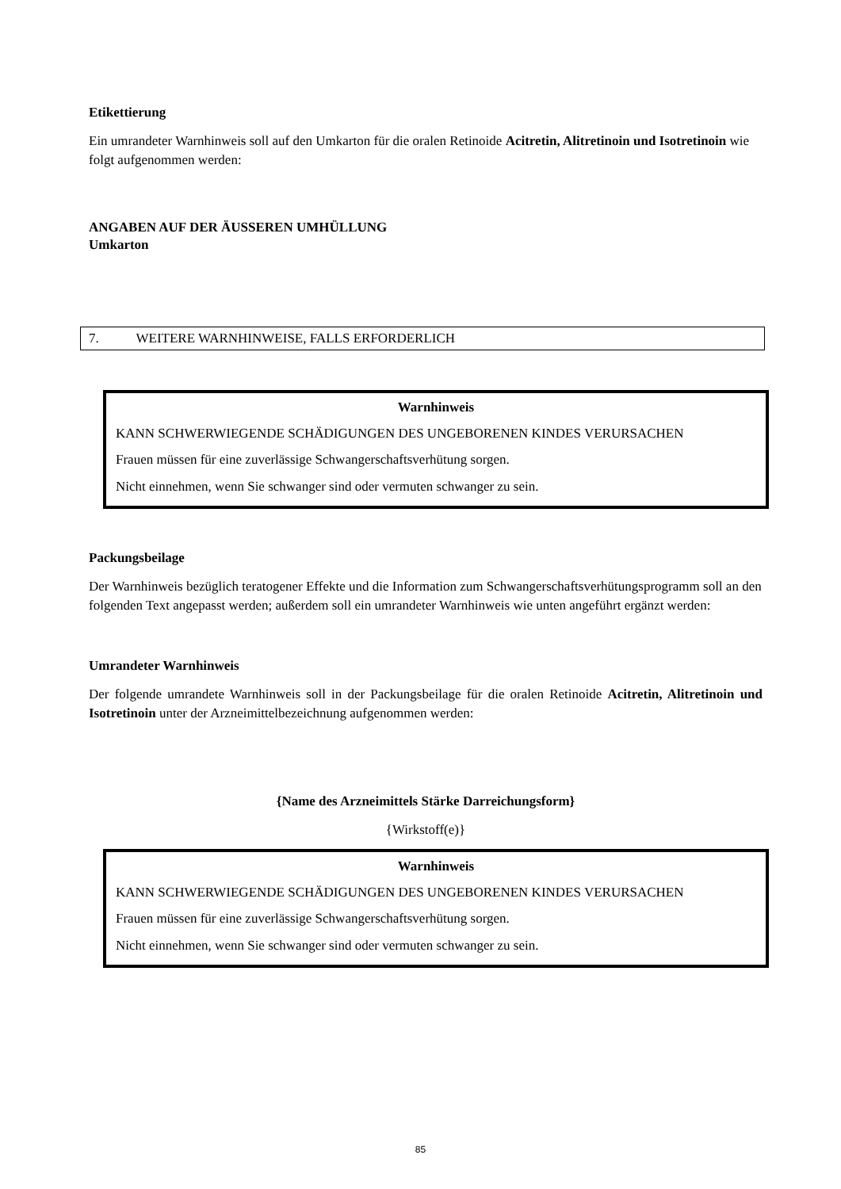Etikettierung
Ein umrandeter Warnhinweis soll auf den Umkarton für die oralen Retinoide Acitretin, Alitretinoin und Isotretinoin wie folgt aufgenommen werden:
ANGABEN AUF DER ÄUSSEREN UMHÜLLUNG
Umkarton
7. WEITERE WARNHINWEISE, FALLS ERFORDERLICH
Warnhinweis
KANN SCHWERWIEGENDE SCHÄDIGUNGEN DES UNGEBORENEN KINDES VERURSACHEN
Frauen müssen für eine zuverlässige Schwangerschaftsverhütung sorgen.
Nicht einnehmen, wenn Sie schwanger sind oder vermuten schwanger zu sein.
Packungsbeilage
Der Warnhinweis bezüglich teratogener Effekte und die Information zum Schwangerschaftsverhütungsprogramm soll an den folgenden Text angepasst werden; außerdem soll ein umrandeter Warnhinweis wie unten angeführt ergänzt werden:
Umrandeter Warnhinweis
Der folgende umrandete Warnhinweis soll in der Packungsbeilage für die oralen Retinoide Acitretin, Alitretinoin und Isotretinoin unter der Arzneimittelbezeichnung aufgenommen werden:
{Name des Arzneimittels Stärke Darreichungsform}
{Wirkstoff(e)}
Warnhinweis
KANN SCHWERWIEGENDE SCHÄDIGUNGEN DES UNGEBORENEN KINDES VERURSACHEN
Frauen müssen für eine zuverlässige Schwangerschaftsverhütung sorgen.
Nicht einnehmen, wenn Sie schwanger sind oder vermuten schwanger zu sein.
85